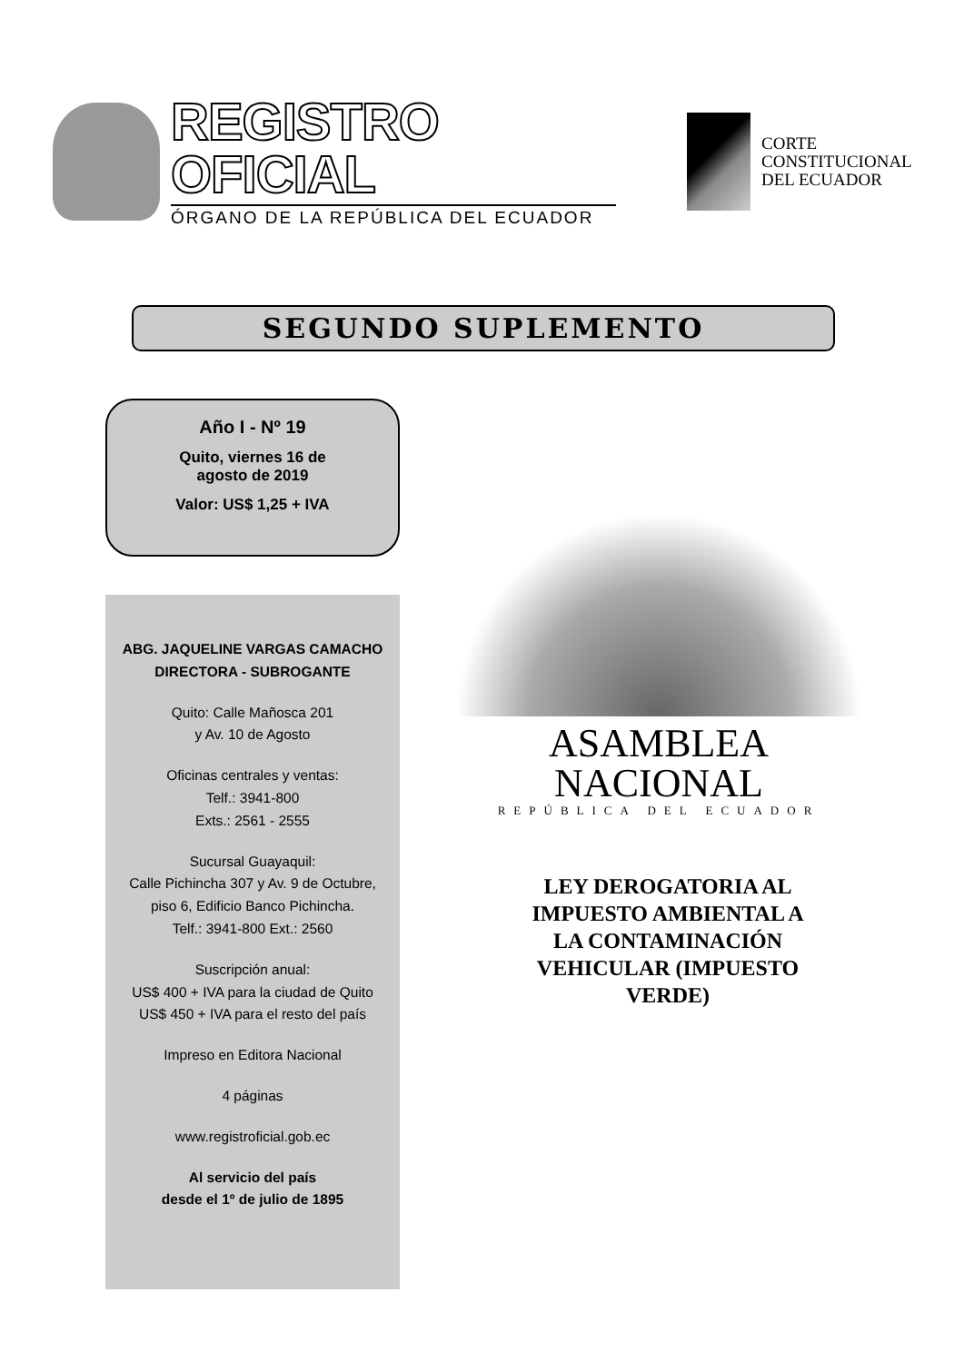REGISTRO OFICIAL
ÓRGANO DE LA REPÚBLICA DEL ECUADOR
CORTE
CONSTITUCIONAL
DEL ECUADOR
SEGUNDO SUPLEMENTO
Año I - Nº 19
Quito, viernes 16 de
agosto de 2019
Valor: US$ 1,25 + IVA
ABG. JAQUELINE VARGAS CAMACHO
DIRECTORA - SUBROGANTE
Quito: Calle Mañosca 201
y Av. 10 de Agosto
Oficinas centrales y ventas:
Telf.: 3941-800
Exts.: 2561 - 2555
Sucursal Guayaquil:
Calle Pichincha 307 y Av. 9 de Octubre,
piso 6, Edificio Banco Pichincha.
Telf.: 3941-800 Ext.: 2560
Suscripción anual:
US$ 400 + IVA para la ciudad de Quito
US$ 450 + IVA para el resto del país
Impreso en Editora Nacional
4 páginas
www.registroficial.gob.ec
Al servicio del país
desde el 1º de julio de 1895
ASAMBLEA NACIONAL
REPÚBLICA DEL ECUADOR
LEY DEROGATORIA AL IMPUESTO AMBIENTAL A LA CONTAMINACIÓN VEHICULAR (IMPUESTO VERDE)